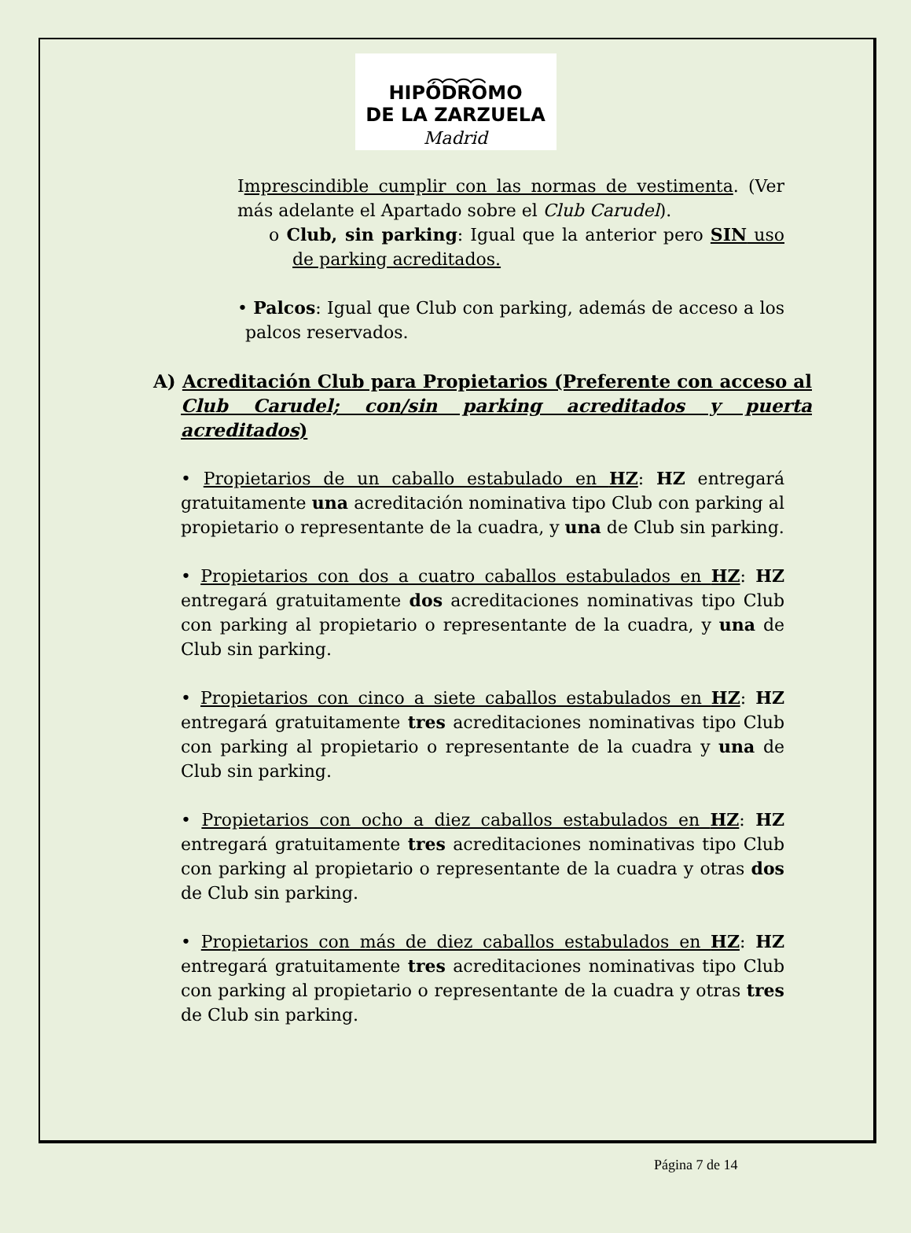︵︵︵︵
HIPÓDROMO
DE LA ZARZUELA
Madrid
Imprescindible cumplir con las normas de vestimenta. (Ver más adelante el Apartado sobre el Club Carudel).
o Club, sin parking: Igual que la anterior pero SIN uso de parking acreditados.
• Palcos: Igual que Club con parking, además de acceso a los palcos reservados.
A) Acreditación Club para Propietarios (Preferente con acceso al Club Carudel; con/sin parking acreditados y puerta acreditados)
• Propietarios de un caballo estabulado en HZ: HZ entregará gratuitamente una acreditación nominativa tipo Club con parking al propietario o representante de la cuadra, y una de Club sin parking.
• Propietarios con dos a cuatro caballos estabulados en HZ: HZ entregará gratuitamente dos acreditaciones nominativas tipo Club con parking al propietario o representante de la cuadra, y una de Club sin parking.
• Propietarios con cinco a siete caballos estabulados en HZ: HZ entregará gratuitamente tres acreditaciones nominativas tipo Club con parking al propietario o representante de la cuadra y una de Club sin parking.
• Propietarios con ocho a diez caballos estabulados en HZ: HZ entregará gratuitamente tres acreditaciones nominativas tipo Club con parking al propietario o representante de la cuadra y otras dos de Club sin parking.
• Propietarios con más de diez caballos estabulados en HZ: HZ entregará gratuitamente tres acreditaciones nominativas tipo Club con parking al propietario o representante de la cuadra y otras tres de Club sin parking.
Página 7 de 14